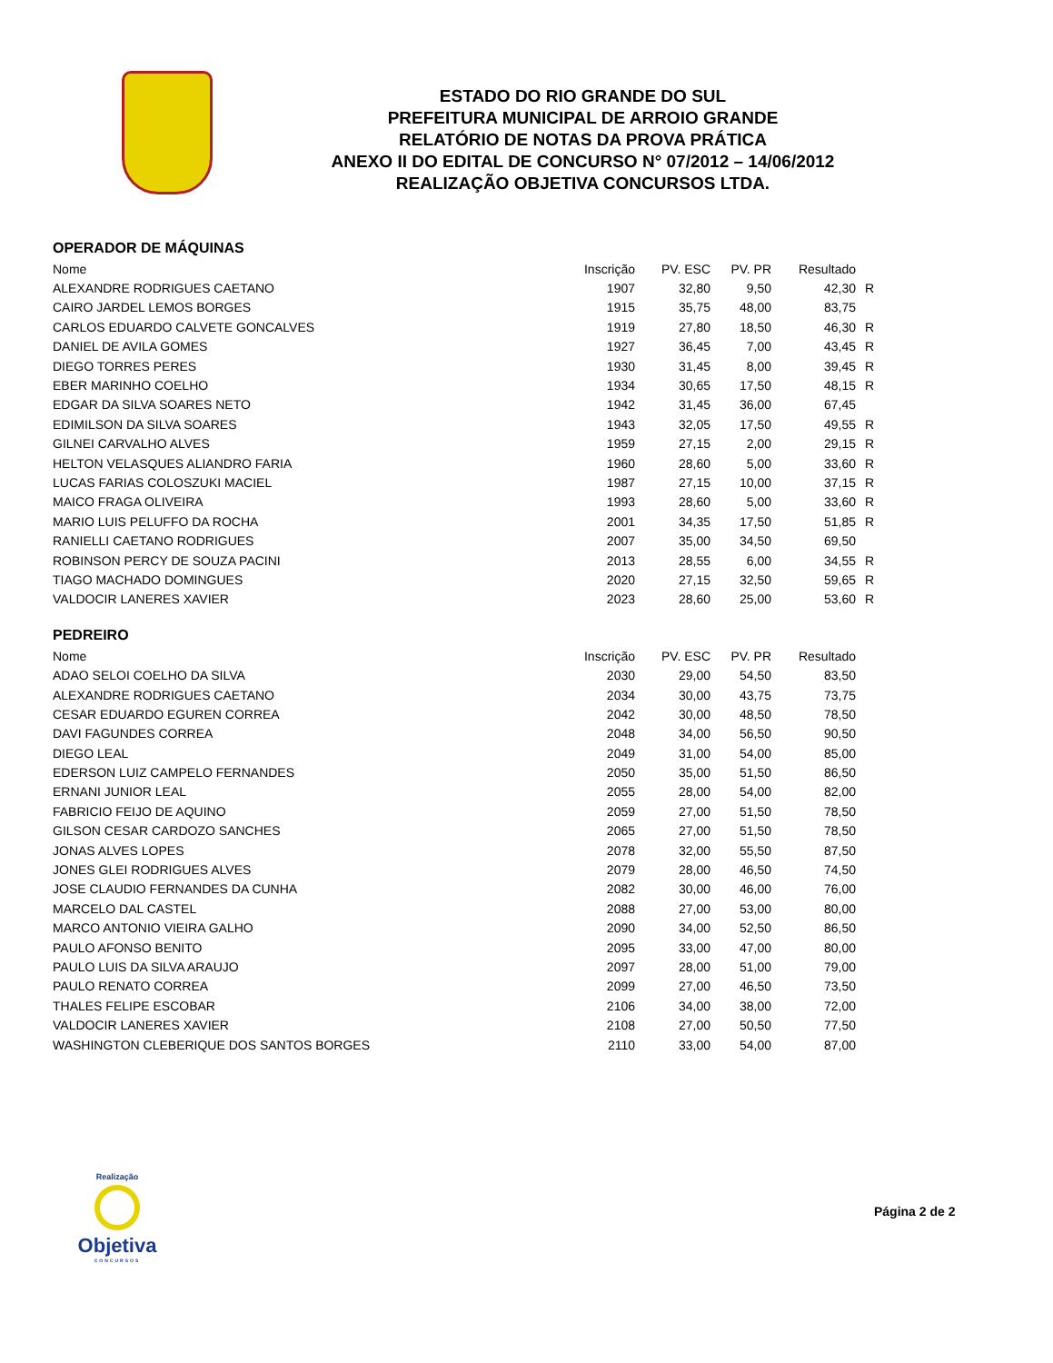ESTADO DO RIO GRANDE DO SUL
PREFEITURA MUNICIPAL DE ARROIO GRANDE
RELATÓRIO DE NOTAS DA PROVA PRÁTICA
ANEXO II DO EDITAL DE CONCURSO N° 07/2012 – 14/06/2012
REALIZAÇÃO OBJETIVA CONCURSOS LTDA.
OPERADOR DE MÁQUINAS
| Nome | Inscrição | PV. ESC | PV. PR | Resultado | |
| --- | --- | --- | --- | --- | --- |
| ALEXANDRE RODRIGUES CAETANO | 1907 | 32,80 | 9,50 | 42,30 | R |
| CAIRO JARDEL LEMOS BORGES | 1915 | 35,75 | 48,00 | 83,75 | |
| CARLOS EDUARDO CALVETE GONCALVES | 1919 | 27,80 | 18,50 | 46,30 | R |
| DANIEL DE AVILA GOMES | 1927 | 36,45 | 7,00 | 43,45 | R |
| DIEGO TORRES PERES | 1930 | 31,45 | 8,00 | 39,45 | R |
| EBER MARINHO COELHO | 1934 | 30,65 | 17,50 | 48,15 | R |
| EDGAR DA SILVA SOARES NETO | 1942 | 31,45 | 36,00 | 67,45 | |
| EDIMILSON DA SILVA SOARES | 1943 | 32,05 | 17,50 | 49,55 | R |
| GILNEI CARVALHO ALVES | 1959 | 27,15 | 2,00 | 29,15 | R |
| HELTON VELASQUES ALIANDRO FARIA | 1960 | 28,60 | 5,00 | 33,60 | R |
| LUCAS FARIAS COLOSZUKI MACIEL | 1987 | 27,15 | 10,00 | 37,15 | R |
| MAICO FRAGA OLIVEIRA | 1993 | 28,60 | 5,00 | 33,60 | R |
| MARIO LUIS PELUFFO DA ROCHA | 2001 | 34,35 | 17,50 | 51,85 | R |
| RANIELLI CAETANO RODRIGUES | 2007 | 35,00 | 34,50 | 69,50 | |
| ROBINSON PERCY DE SOUZA PACINI | 2013 | 28,55 | 6,00 | 34,55 | R |
| TIAGO MACHADO DOMINGUES | 2020 | 27,15 | 32,50 | 59,65 | R |
| VALDOCIR LANERES XAVIER | 2023 | 28,60 | 25,00 | 53,60 | R |
PEDREIRO
| Nome | Inscrição | PV. ESC | PV. PR | Resultado | |
| --- | --- | --- | --- | --- | --- |
| ADAO SELOI COELHO DA SILVA | 2030 | 29,00 | 54,50 | 83,50 | |
| ALEXANDRE RODRIGUES CAETANO | 2034 | 30,00 | 43,75 | 73,75 | |
| CESAR EDUARDO EGUREN CORREA | 2042 | 30,00 | 48,50 | 78,50 | |
| DAVI FAGUNDES CORREA | 2048 | 34,00 | 56,50 | 90,50 | |
| DIEGO LEAL | 2049 | 31,00 | 54,00 | 85,00 | |
| EDERSON LUIZ CAMPELO FERNANDES | 2050 | 35,00 | 51,50 | 86,50 | |
| ERNANI JUNIOR LEAL | 2055 | 28,00 | 54,00 | 82,00 | |
| FABRICIO FEIJO DE AQUINO | 2059 | 27,00 | 51,50 | 78,50 | |
| GILSON CESAR CARDOZO SANCHES | 2065 | 27,00 | 51,50 | 78,50 | |
| JONAS ALVES LOPES | 2078 | 32,00 | 55,50 | 87,50 | |
| JONES GLEI RODRIGUES ALVES | 2079 | 28,00 | 46,50 | 74,50 | |
| JOSE CLAUDIO FERNANDES DA CUNHA | 2082 | 30,00 | 46,00 | 76,00 | |
| MARCELO DAL CASTEL | 2088 | 27,00 | 53,00 | 80,00 | |
| MARCO ANTONIO VIEIRA GALHO | 2090 | 34,00 | 52,50 | 86,50 | |
| PAULO AFONSO BENITO | 2095 | 33,00 | 47,00 | 80,00 | |
| PAULO LUIS DA SILVA ARAUJO | 2097 | 28,00 | 51,00 | 79,00 | |
| PAULO RENATO CORREA | 2099 | 27,00 | 46,50 | 73,50 | |
| THALES FELIPE ESCOBAR | 2106 | 34,00 | 38,00 | 72,00 | |
| VALDOCIR LANERES XAVIER | 2108 | 27,00 | 50,50 | 77,50 | |
| WASHINGTON CLEBERIQUE DOS SANTOS BORGES | 2110 | 33,00 | 54,00 | 87,00 | |
Realização
Objetiva
CONCURSOS
Página 2 de 2